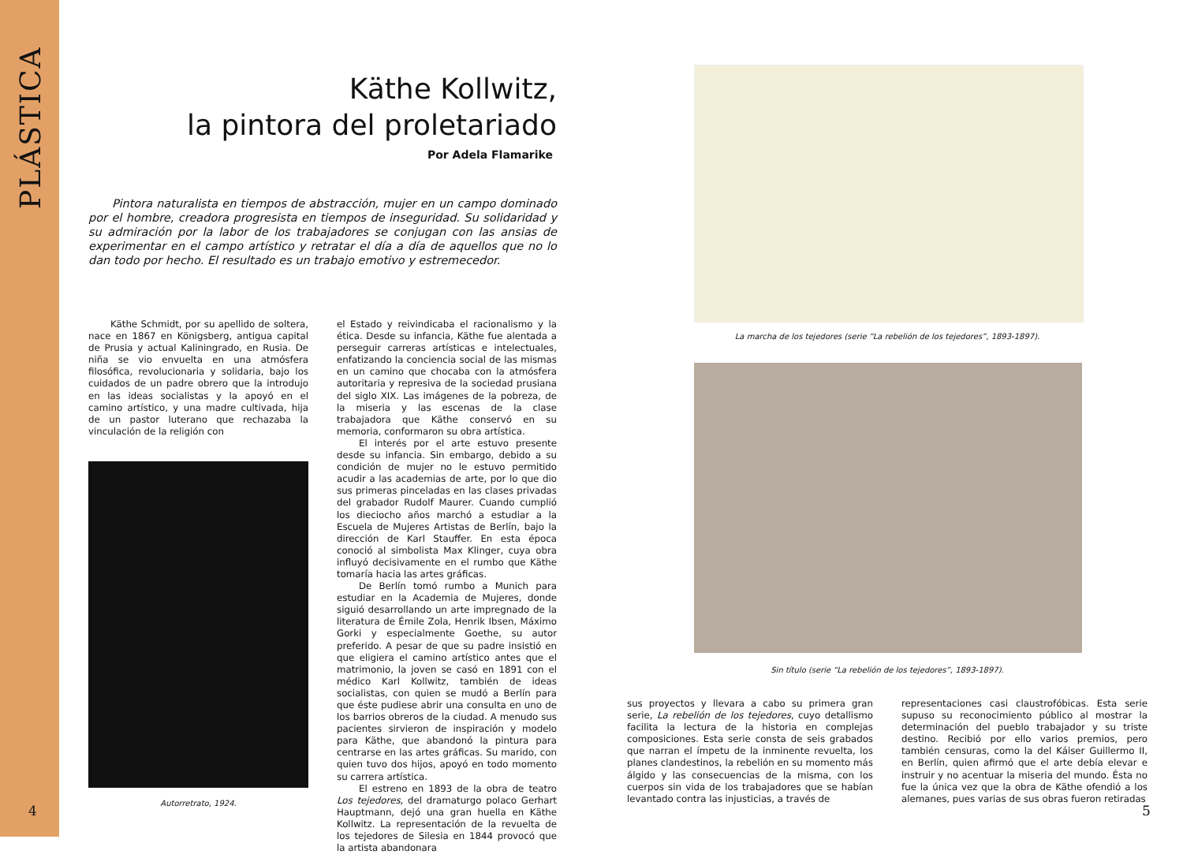PLÁSTICA
4
Käthe Kollwitz,
la pintora del proletariado
Por Adela Flamarike
Pintora naturalista en tiempos de abstracción, mujer en un campo dominado por el hombre, creadora progresista en tiempos de inseguridad. Su solidaridad y su admiración por la labor de los trabajadores se conjugan con las ansias de experimentar en el campo artístico y retratar el día a día de aquellos que no lo dan todo por hecho. El resultado es un trabajo emotivo y estremecedor.
Käthe Schmidt, por su apellido de soltera, nace en 1867 en Königsberg, antigua capital de Prusia y actual Kaliningrado, en Rusia. De niña se vio envuelta en una atmósfera filosófica, revolucionaria y solidaria, bajo los cuidados de un padre obrero que la introdujo en las ideas socialistas y la apoyó en el camino artístico, y una madre cultivada, hija de un pastor luterano que rechazaba la vinculación de la religión con
Autorretrato, 1924.
el Estado y reivindicaba el racionalismo y la ética. Desde su infancia, Käthe fue alentada a perseguir carreras artísticas e intelectuales, enfatizando la conciencia social de las mismas en un camino que chocaba con la atmósfera autoritaria y represiva de la sociedad prusiana del siglo XIX. Las imágenes de la pobreza, de la miseria y las escenas de la clase trabajadora que Käthe conservó en su memoria, conformaron su obra artística.
El interés por el arte estuvo presente desde su infancia. Sin embargo, debido a su condición de mujer no le estuvo permitido acudir a las academias de arte, por lo que dio sus primeras pinceladas en las clases privadas del grabador Rudolf Maurer. Cuando cumplió los dieciocho años marchó a estudiar a la Escuela de Mujeres Artistas de Berlín, bajo la dirección de Karl Stauffer. En esta época conoció al simbolista Max Klinger, cuya obra influyó decisivamente en el rumbo que Käthe tomaría hacia las artes gráficas.
De Berlín tomó rumbo a Munich para estudiar en la Academia de Mujeres, donde siguió desarrollando un arte impregnado de la literatura de Émile Zola, Henrik Ibsen, Máximo Gorki y especialmente Goethe, su autor preferido. A pesar de que su padre insistió en que eligiera el camino artístico antes que el matrimonio, la joven se casó en 1891 con el médico Karl Kollwitz, también de ideas socialistas, con quien se mudó a Berlín para que éste pudiese abrir una consulta en uno de los barrios obreros de la ciudad. A menudo sus pacientes sirvieron de inspiración y modelo para Käthe, que abandonó la pintura para centrarse en las artes gráficas. Su marido, con quien tuvo dos hijos, apoyó en todo momento su carrera artística.
El estreno en 1893 de la obra de teatro Los tejedores, del dramaturgo polaco Gerhart Hauptmann, dejó una gran huella en Käthe Kollwitz. La representación de la revuelta de los tejedores de Silesia en 1844 provocó que la artista abandonara
La marcha de los tejedores (serie “La rebelión de los tejedores”, 1893-1897).
Sin título (serie “La rebelión de los tejedores”, 1893-1897).
sus proyectos y llevara a cabo su primera gran serie, La rebelión de los tejedores, cuyo detallismo facilita la lectura de la historia en complejas composiciones. Esta serie consta de seis grabados que narran el ímpetu de la inminente revuelta, los planes clandestinos, la rebelión en su momento más álgido y las consecuencias de la misma, con los cuerpos sin vida de los trabajadores que se habían levantado contra las injusticias, a través de
representaciones casi claustrofóbicas. Esta serie supuso su reconocimiento público al mostrar la determinación del pueblo trabajador y su triste destino. Recibió por ello varios premios, pero también censuras, como la del Káiser Guillermo II, en Berlín, quien afirmó que el arte debía elevar e instruir y no acentuar la miseria del mundo. Ésta no fue la única vez que la obra de Käthe ofendió a los alemanes, pues varias de sus obras fueron retiradas
5